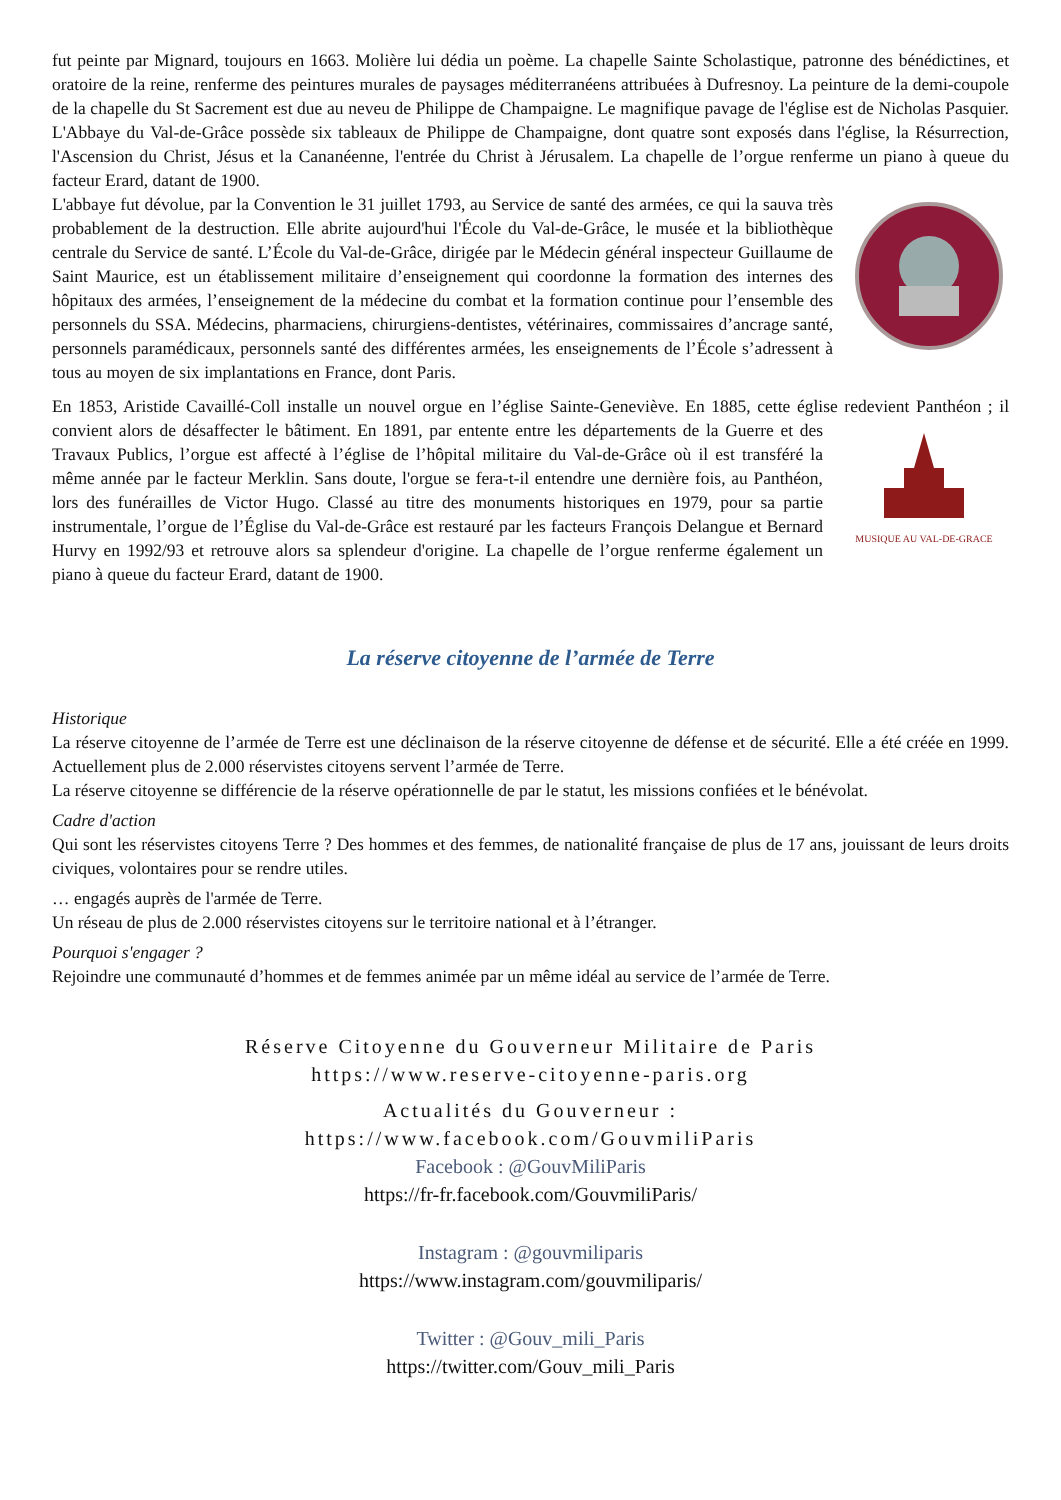fut peinte par Mignard, toujours en 1663. Molière lui dédia un poème. La chapelle Sainte Scholastique, patronne des bénédictines, et oratoire de la reine, renferme des peintures murales de paysages méditerranéens attribuées à Dufresnoy. La peinture de la demi-coupole de la chapelle du St Sacrement est due au neveu de Philippe de Champaigne. Le magnifique pavage de l'église est de Nicholas Pasquier. L'Abbaye du Val-de-Grâce possède six tableaux de Philippe de Champaigne, dont quatre sont exposés dans l'église, la Résurrection, l'Ascension du Christ, Jésus et la Cananéenne, l'entrée du Christ à Jérusalem. La chapelle de l’orgue renferme un piano à queue du facteur Erard, datant de 1900.
L'abbaye fut dévolue, par la Convention le 31 juillet 1793, au Service de santé des armées, ce qui la sauva très probablement de la destruction. Elle abrite aujourd'hui l'École du Val-de-Grâce, le musée et la bibliothèque centrale du Service de santé. L’École du Val-de-Grâce, dirigée par le Médecin général inspecteur Guillaume de Saint Maurice, est un établissement militaire d’enseignement qui coordonne la formation des internes des hôpitaux des armées, l’enseignement de la médecine du combat et la formation continue pour l’ensemble des personnels du SSA. Médecins, pharmaciens, chirurgiens-dentistes, vétérinaires, commissaires d’ancrage santé, personnels paramédicaux, personnels santé des différentes armées, les enseignements de l’École s’adressent à tous au moyen de six implantations en France, dont Paris.
En 1853, Aristide Cavaillé-Coll installe un nouvel orgue en l’église Sainte-Geneviève. En 1885, cette église redevient Panthéon ; il convient alors de désaffecter le bâtiment. En 1891, par entente entre les départements
MUSIQUE AU VAL-DE-GRACE
de la Guerre et des Travaux Publics, l’orgue est affecté à l’église de l’hôpital militaire du Val-de-Grâce où il est transféré la même année par le facteur Merklin. Sans doute, l'orgue se fera-t-il entendre une dernière fois, au Panthéon, lors des funérailles de Victor Hugo. Classé au titre des monuments historiques en 1979, pour sa partie instrumentale, l’orgue de l’Église du Val-de-Grâce est restauré par les facteurs François Delangue et Bernard Hurvy en 1992/93 et retrouve alors sa splendeur d'origine. La chapelle de l’orgue renferme également un piano à queue du facteur Erard, datant de 1900.
La réserve citoyenne de l’armée de Terre
Historique
La réserve citoyenne de l’armée de Terre est une déclinaison de la réserve citoyenne de défense et de sécurité. Elle a été créée en 1999. Actuellement plus de 2.000 réservistes citoyens servent l’armée de Terre.
La réserve citoyenne se différencie de la réserve opérationnelle de par le statut, les missions confiées et le bénévolat.
Cadre d'action
Qui sont les réservistes citoyens Terre ? Des hommes et des femmes, de nationalité française de plus de 17 ans, jouissant de leurs droits civiques, volontaires pour se rendre utiles.
… engagés auprès de l'armée de Terre.
Un réseau de plus de 2.000 réservistes citoyens sur le territoire national et à l’étranger.
Pourquoi s'engager ?
Rejoindre une communauté d’hommes et de femmes animée par un même idéal au service de l’armée de Terre.
Réserve Citoyenne du Gouverneur Militaire de Paris
https://www.reserve-citoyenne-paris.org
Actualités du Gouverneur :
https://www.facebook.com/GouvmiliParis
Facebook : @GouvMiliParis
https://fr-fr.facebook.com/GouvmiliParis/
Instagram : @gouvmiliparis
https://www.instagram.com/gouvmiliparis/
Twitter : @Gouv_mili_Paris
https://twitter.com/Gouv_mili_Paris